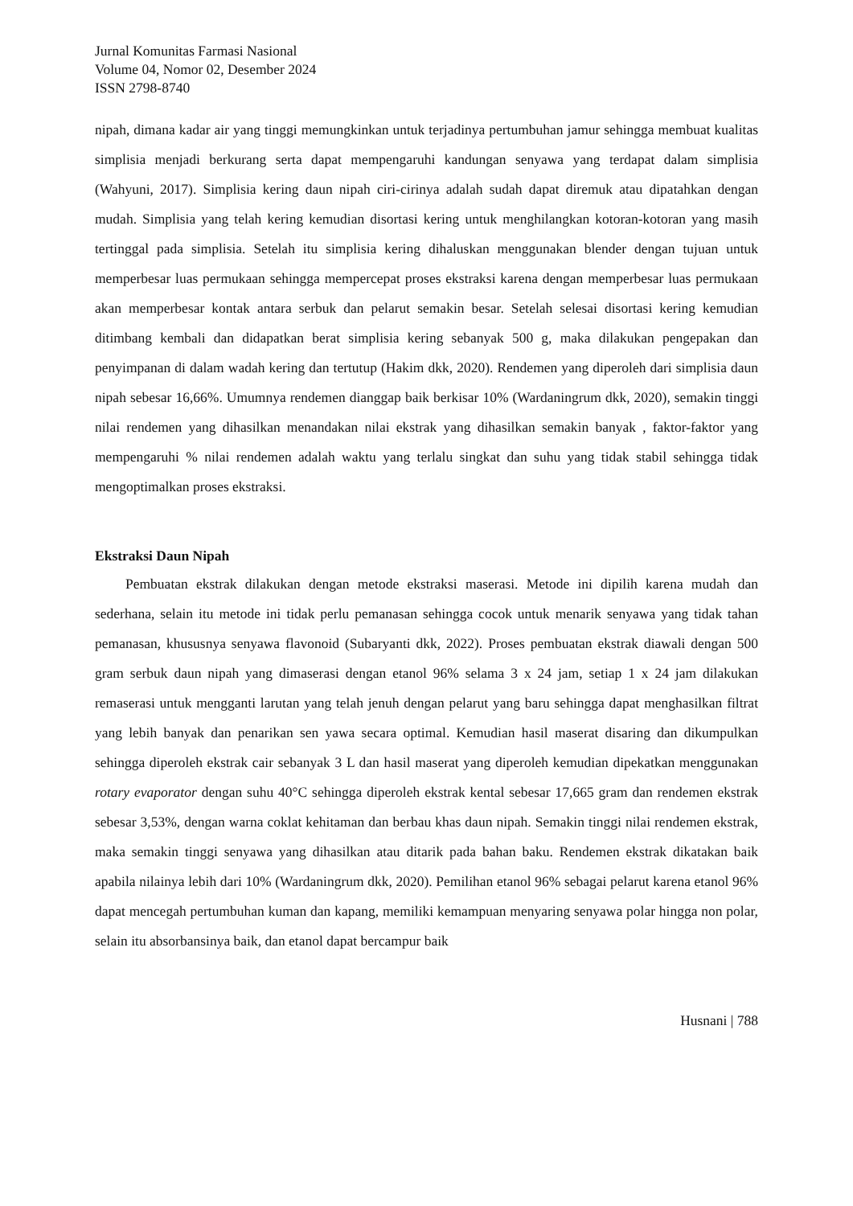Jurnal Komunitas Farmasi Nasional
Volume 04, Nomor 02, Desember 2024
ISSN 2798-8740
nipah, dimana kadar air yang tinggi memungkinkan untuk terjadinya pertumbuhan jamur sehingga membuat kualitas simplisia menjadi berkurang serta dapat mempengaruhi kandungan senyawa yang terdapat dalam simplisia (Wahyuni, 2017). Simplisia kering daun nipah ciri-cirinya adalah sudah dapat diremuk atau dipatahkan dengan mudah. Simplisia yang telah kering kemudian disortasi kering untuk menghilangkan kotoran-kotoran yang masih tertinggal pada simplisia. Setelah itu simplisia kering dihaluskan menggunakan blender dengan tujuan untuk memperbesar luas permukaan sehingga mempercepat proses ekstraksi karena dengan memperbesar luas permukaan akan memperbesar kontak antara serbuk dan pelarut semakin besar. Setelah selesai disortasi kering kemudian ditimbang kembali dan didapatkan berat simplisia kering sebanyak 500 g, maka dilakukan pengepakan dan penyimpanan di dalam wadah kering dan tertutup (Hakim dkk, 2020). Rendemen yang diperoleh dari simplisia daun nipah sebesar 16,66%. Umumnya rendemen dianggap baik berkisar 10% (Wardaningrum dkk, 2020), semakin tinggi nilai rendemen yang dihasilkan menandakan nilai ekstrak yang dihasilkan semakin banyak , faktor-faktor yang mempengaruhi % nilai rendemen adalah waktu yang terlalu singkat dan suhu yang tidak stabil sehingga tidak mengoptimalkan proses ekstraksi.
Ekstraksi Daun Nipah
Pembuatan ekstrak dilakukan dengan metode ekstraksi maserasi. Metode ini dipilih karena mudah dan sederhana, selain itu metode ini tidak perlu pemanasan sehingga cocok untuk menarik senyawa yang tidak tahan pemanasan, khususnya senyawa flavonoid (Subaryanti dkk, 2022). Proses pembuatan ekstrak diawali dengan 500 gram serbuk daun nipah yang dimaserasi dengan etanol 96% selama 3 x 24 jam, setiap 1 x 24 jam dilakukan remaserasi untuk mengganti larutan yang telah jenuh dengan pelarut yang baru sehingga dapat menghasilkan filtrat yang lebih banyak dan penarikan sen yawa secara optimal. Kemudian hasil maserat disaring dan dikumpulkan sehingga diperoleh ekstrak cair sebanyak 3 L dan hasil maserat yang diperoleh kemudian dipekatkan menggunakan rotary evaporator dengan suhu 40°C sehingga diperoleh ekstrak kental sebesar 17,665 gram dan rendemen ekstrak sebesar 3,53%, dengan warna coklat kehitaman dan berbau khas daun nipah. Semakin tinggi nilai rendemen ekstrak, maka semakin tinggi senyawa yang dihasilkan atau ditarik pada bahan baku. Rendemen ekstrak dikatakan baik apabila nilainya lebih dari 10% (Wardaningrum dkk, 2020). Pemilihan etanol 96% sebagai pelarut karena etanol 96% dapat mencegah pertumbuhan kuman dan kapang, memiliki kemampuan menyaring senyawa polar hingga non polar, selain itu absorbansinya baik, dan etanol dapat bercampur baik
Husnani | 788